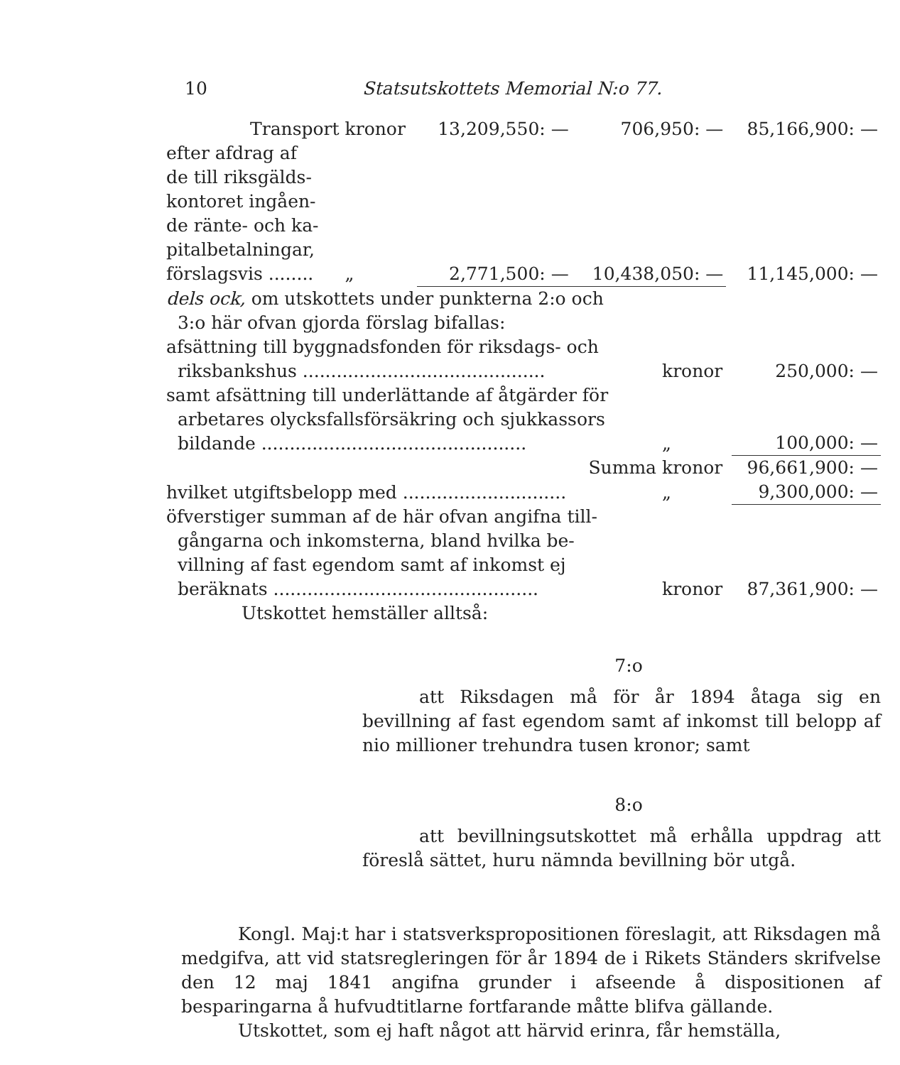10 Statsutskottets Memorial N:o 77.
| Transport | kronor | 13,209,550: — | 706,950: — | 85,166,900: — |
| efter afdrag af de till riksgälds- kontoret ingåen- de ränte- och ka- pitalbetalningar, förslagsvis ........ | „ | 2,771,500: — | 10,438,050: — | 11,145,000: — |
| dels ock, om utskottets under punkterna 2:o och 3:o här ofvan gjorda förslag bifallas: | | |
| afsättning till byggnadsfonden för riksdags- och riksbankshus ........................................... | kronor | 250,000: — |
| samt afsättning till underlättande af åtgärder för arbetares olycksfallsförsäkring och sjukkassors bildande ............................................... | „ | 100,000: — |
| Summa | kronor | 96,661,900: — |
| hvilket utgiftsbelopp med ............................. | „ | 9,300,000: — |
| öfverstiger summan af de här ofvan angifna till- gångarna och inkomsterna, bland hvilka be- villning af fast egendom samt af inkomst ej beräknats ............................................... | kronor | 87,361,900: — |
Utskottet hemställer alltså:
7:o
att Riksdagen må för år 1894 åtaga sig en bevillning af fast egendom samt af inkomst till belopp af nio millioner trehundra tusen kronor; samt
8:o
att bevillningsutskottet må erhålla uppdrag att föreslå sättet, huru nämnda bevillning bör utgå.
Kongl. Maj:t har i statsverkspropositionen föreslagit, att Riksdagen må medgifva, att vid statsregleringen för år 1894 de i Rikets Ständers skrifvelse den 12 maj 1841 angifna grunder i afseende å dispositionen af besparingarna å hufvudtitlarne fortfarande måtte blifva gällande.
Utskottet, som ej haft något att härvid erinra, får hemställa,